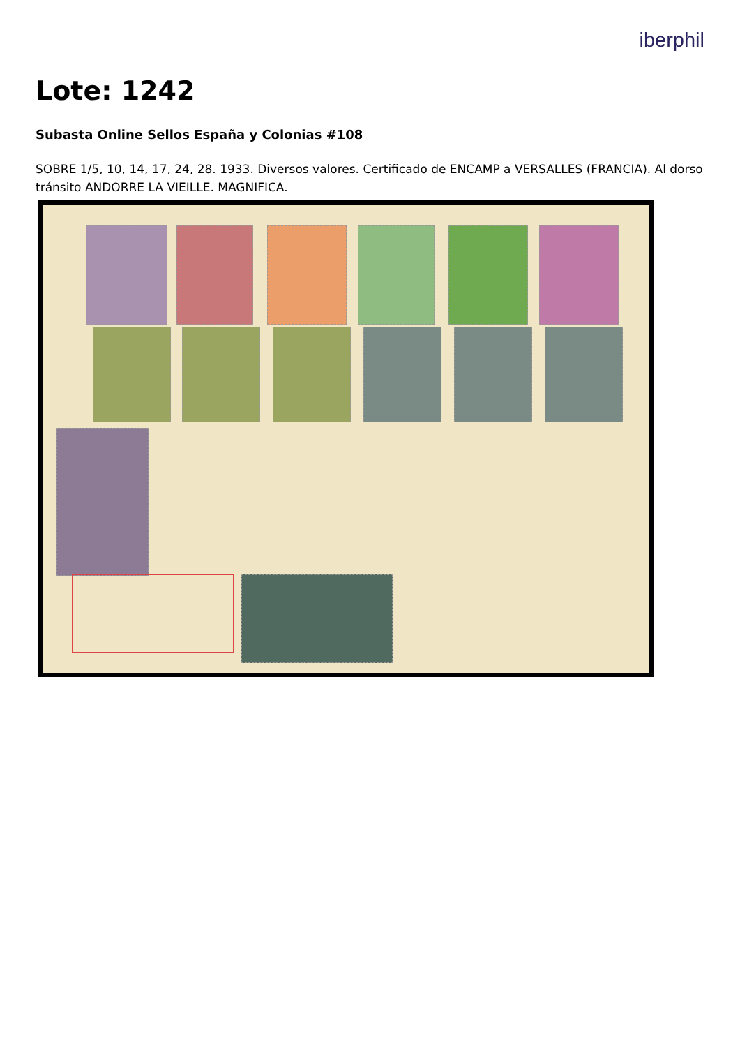iberphil
Lote: 1242
Subasta Online Sellos España y Colonias #108
SOBRE 1/5, 10, 14, 17, 24, 28. 1933. Diversos valores. Certificado de ENCAMP a VERSALLES (FRANCIA). Al dorso tránsito ANDORRE LA VIEILLE. MAGNIFICA.